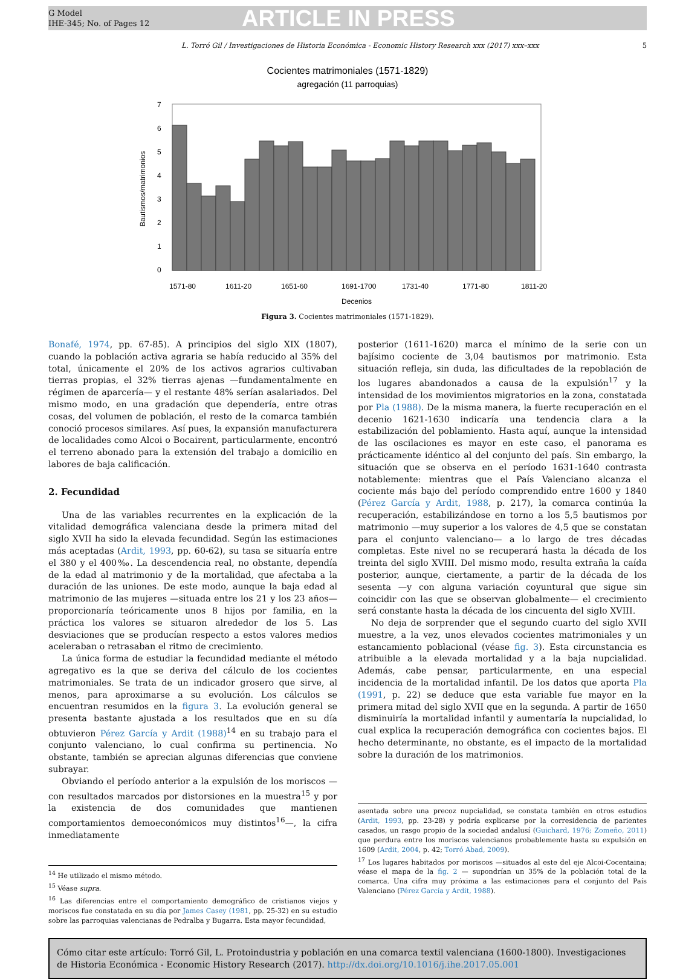G Model
IHE-345; No. of Pages 12
ARTICLE IN PRESS
L. Torró Gil / Investigaciones de Historia Económica - Economic History Research xxx (2017) xxx–xxx 5
Cocientes matrimoniales (1571-1829)
agregación (11 parroquias)
7
6
5
4
3
2
1
0
Bautismos/matrimonios
1571-80
1611-20
1651-60
1691-1700
1731-40
1771-80
1811-20
Decenios
Figura 3. Cocientes matrimoniales (1571-1829).
Bonafé, 1974, pp. 67-85). A principios del siglo XIX (1807), cuando la población activa agraria se había reducido al 35% del total, únicamente el 20% de los activos agrarios cultivaban tierras propias, el 32% tierras ajenas —fundamentalmente en régimen de aparcería— y el restante 48% serían asalariados. Del mismo modo, en una gradación que dependería, entre otras cosas, del volumen de población, el resto de la comarca también conoció procesos similares. Así pues, la expansión manufacturera de localidades como Alcoi o Bocairent, particularmente, encontró el terreno abonado para la extensión del trabajo a domicilio en labores de baja calificación.
2. Fecundidad
Una de las variables recurrentes en la explicación de la vitalidad demográfica valenciana desde la primera mitad del siglo XVII ha sido la elevada fecundidad. Según las estimaciones más aceptadas (Ardit, 1993, pp. 60-62), su tasa se situaría entre el 380 y el 400‰. La descendencia real, no obstante, dependía de la edad al matrimonio y de la mortalidad, que afectaba a la duración de las uniones. De este modo, aunque la baja edad al matrimonio de las mujeres —situada entre los 21 y los 23 años— proporcionaría teóricamente unos 8 hijos por familia, en la práctica los valores se situaron alrededor de los 5. Las desviaciones que se producían respecto a estos valores medios aceleraban o retrasaban el ritmo de crecimiento.
La única forma de estudiar la fecundidad mediante el método agregativo es la que se deriva del cálculo de los cocientes matrimoniales. Se trata de un indicador grosero que sirve, al menos, para aproximarse a su evolución. Los cálculos se encuentran resumidos en la figura 3. La evolución general se presenta bastante ajustada a los resultados que en su día obtuvieron Pérez García y Ardit (1988)<sup>14</sup> en su trabajo para el conjunto valenciano, lo cual confirma su pertinencia. No obstante, también se aprecian algunas diferencias que conviene subrayar.
Obviando el período anterior a la expulsión de los moriscos —con resultados marcados por distorsiones en la muestra<sup>15</sup> y por la existencia de dos comunidades que mantienen comportamientos demoeconómicos muy distintos<sup>16</sup>—, la cifra inmediatamente
<sup>14</sup> He utilizado el mismo método.
<sup>15</sup> Véase supra.
<sup>16</sup> Las diferencias entre el comportamiento demográfico de cristianos viejos y moriscos fue constatada en su día por James Casey (1981, pp. 25-32) en su estudio sobre las parroquias valencianas de Pedralba y Bugarra. Esta mayor fecundidad,
posterior (1611-1620) marca el mínimo de la serie con un bajísimo cociente de 3,04 bautismos por matrimonio. Esta situación refleja, sin duda, las dificultades de la repoblación de los lugares abandonados a causa de la expulsión<sup>17</sup> y la intensidad de los movimientos migratorios en la zona, constatada por Pla (1988). De la misma manera, la fuerte recuperación en el decenio 1621-1630 indicaría una tendencia clara a la estabilización del poblamiento. Hasta aquí, aunque la intensidad de las oscilaciones es mayor en este caso, el panorama es prácticamente idéntico al del conjunto del país. Sin embargo, la situación que se observa en el período 1631-1640 contrasta notablemente: mientras que el País Valenciano alcanza el cociente más bajo del período comprendido entre 1600 y 1840 (Pérez García y Ardit, 1988, p. 217), la comarca continúa la recuperación, estabilizándose en torno a los 5,5 bautismos por matrimonio —muy superior a los valores de 4,5 que se constatan para el conjunto valenciano— a lo largo de tres décadas completas. Este nivel no se recuperará hasta la década de los treinta del siglo XVIII. Del mismo modo, resulta extraña la caída posterior, aunque, ciertamente, a partir de la década de los sesenta —y con alguna variación coyuntural que sigue sin coincidir con las que se observan globalmente— el crecimiento será constante hasta la década de los cincuenta del siglo XVIII.
No deja de sorprender que el segundo cuarto del siglo XVII muestre, a la vez, unos elevados cocientes matrimoniales y un estancamiento poblacional (véase fig. 3). Esta circunstancia es atribuible a la elevada mortalidad y a la baja nupcialidad. Además, cabe pensar, particularmente, en una especial incidencia de la mortalidad infantil. De los datos que aporta Pla (1991, p. 22) se deduce que esta variable fue mayor en la primera mitad del siglo XVII que en la segunda. A partir de 1650 disminuiría la mortalidad infantil y aumentaría la nupcialidad, lo cual explica la recuperación demográfica con cocientes bajos. El hecho determinante, no obstante, es el impacto de la mortalidad sobre la duración de los matrimonios.
asentada sobre una precoz nupcialidad, se constata también en otros estudios (Ardit, 1993, pp. 23-28) y podría explicarse por la corresidencia de parientes casados, un rasgo propio de la sociedad andalusí (Guichard, 1976; Zomeño, 2011) que perdura entre los moriscos valencianos probablemente hasta su expulsión en 1609 (Ardit, 2004, p. 42; Torró Abad, 2009).
<sup>17</sup> Los lugares habitados por moriscos —situados al este del eje Alcoi-Cocentaina; véase el mapa de la fig. 2 — supondrían un 35% de la población total de la comarca. Una cifra muy próxima a las estimaciones para el conjunto del País Valenciano (Pérez García y Ardit, 1988).
Cómo citar este artículo: Torró Gil, L. Protoindustria y población en una comarca textil valenciana (1600-1800). Investigaciones de Historia Económica - Economic History Research (2017). http://dx.doi.org/10.1016/j.ihe.2017.05.001